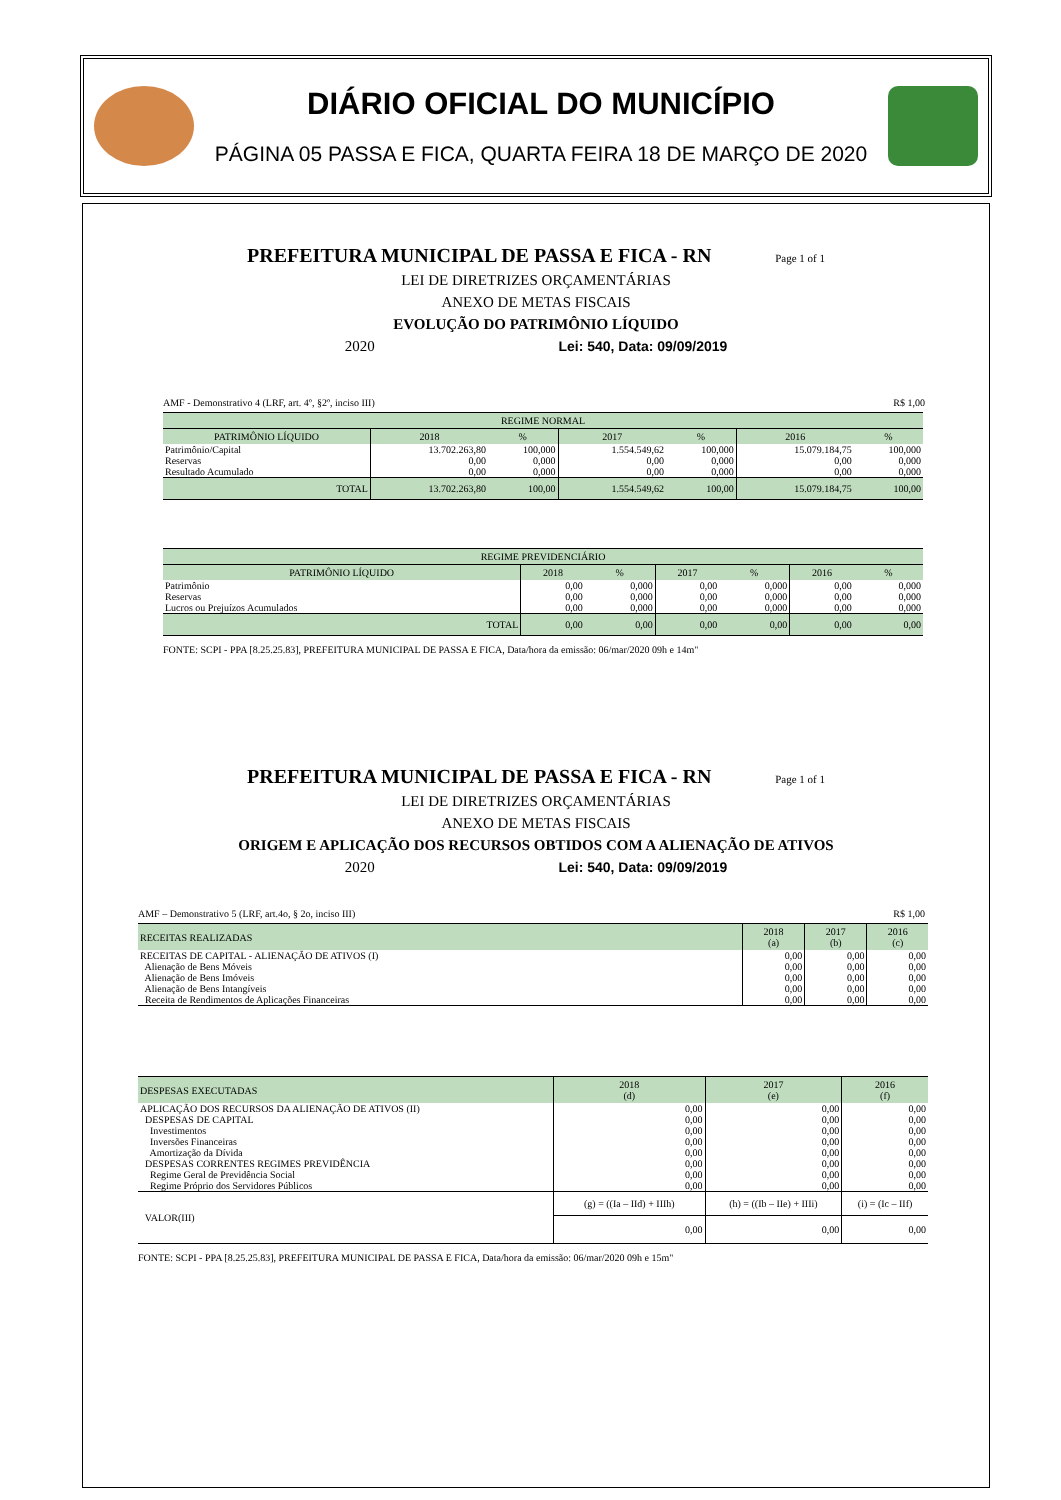DIÁRIO OFICIAL DO MUNICÍPIO
PÁGINA 05 PASSA E FICA, QUARTA FEIRA 18 DE MARÇO DE 2020
PREFEITURA MUNICIPAL DE PASSA E FICA - RN Page 1 of 1
LEI DE DIRETRIZES ORÇAMENTÁRIAS
ANEXO DE METAS FISCAIS
EVOLUÇÃO DO PATRIMÔNIO LÍQUIDO
2020 Lei: 540, Data: 09/09/2019
AMF - Demonstrativo 4 (LRF, art. 4º, §2º, inciso III) R$ 1,00
| REGIME NORMAL | | | | | | |
| --- | --- | --- | --- | --- | --- | --- |
| PATRIMÔNIO LÍQUIDO | 2018 | % | 2017 | % | 2016 | % |
| Patrimônio/Capital | 13.702.263,80 | 100,000 | 1.554.549,62 | 100,000 | 15.079.184,75 | 100,000 |
| Reservas | 0,00 | 0,000 | 0,00 | 0,000 | 0,00 | 0,000 |
| Resultado Acumulado | 0,00 | 0,000 | 0,00 | 0,000 | 0,00 | 0,000 |
| TOTAL | 13.702.263,80 | 100,00 | 1.554.549,62 | 100,00 | 15.079.184,75 | 100,00 |
| REGIME PREVIDENCIÁRIO | | | | | | |
| --- | --- | --- | --- | --- | --- | --- |
| PATRIMÔNIO LÍQUIDO | 2018 | % | 2017 | % | 2016 | % |
| Patrimônio | 0,00 | 0,000 | 0,00 | 0,000 | 0,00 | 0,000 |
| Reservas | 0,00 | 0,000 | 0,00 | 0,000 | 0,00 | 0,000 |
| Lucros ou Prejuízos Acumulados | 0,00 | 0,000 | 0,00 | 0,000 | 0,00 | 0,000 |
| TOTAL | 0,00 | 0,00 | 0,00 | 0,00 | 0,00 | 0,00 |
FONTE: SCPI - PPA [8.25.25.83], PREFEITURA MUNICIPAL DE PASSA E FICA, Data/hora da emissão: 06/mar/2020 09h e 14m"
PREFEITURA MUNICIPAL DE PASSA E FICA - RN Page 1 of 1
LEI DE DIRETRIZES ORÇAMENTÁRIAS
ANEXO DE METAS FISCAIS
ORIGEM E APLICAÇÃO DOS RECURSOS OBTIDOS COM A ALIENAÇÃO DE ATIVOS
2020 Lei: 540, Data: 09/09/2019
AMF – Demonstrativo 5 (LRF, art.4o, § 2o, inciso III) R$ 1,00
| RECEITAS REALIZADAS | 2018 (a) | 2017 (b) | 2016 (c) |
| --- | --- | --- | --- |
| RECEITAS DE CAPITAL - ALIENAÇÃO DE ATIVOS (I) | 0,00 | 0,00 | 0,00 |
| Alienação de Bens Móveis | 0,00 | 0,00 | 0,00 |
| Alienação de Bens Imóveis | 0,00 | 0,00 | 0,00 |
| Alienação de Bens Intangíveis | 0,00 | 0,00 | 0,00 |
| Receita de Rendimentos de Aplicações Financeiras | 0,00 | 0,00 | 0,00 |
| DESPESAS EXECUTADAS | 2018 (d) | 2017 (e) | 2016 (f) |
| --- | --- | --- | --- |
| APLICAÇÃO DOS RECURSOS DA ALIENAÇÃO DE ATIVOS (II) | 0,00 | 0,00 | 0,00 |
| DESPESAS DE CAPITAL | 0,00 | 0,00 | 0,00 |
| Investimentos | 0,00 | 0,00 | 0,00 |
| Inversões Financeiras | 0,00 | 0,00 | 0,00 |
| Amortização da Dívida | 0,00 | 0,00 | 0,00 |
| DESPESAS CORRENTES REGIMES PREVIDÊNCIA | 0,00 | 0,00 | 0,00 |
| Regime Geral de Previdência Social | 0,00 | 0,00 | 0,00 |
| Regime Próprio dos Servidores Públicos | 0,00 | 0,00 | 0,00 |
| VALOR(III) | (g) = ((Ia – IId) + IIIh) | (h) = ((Ib – IIe) + IIIi) | (i) = (Ic – IIf) |
| | 0,00 | 0,00 | 0,00 |
FONTE: SCPI - PPA [8.25.25.83], PREFEITURA MUNICIPAL DE PASSA E FICA, Data/hora da emissão: 06/mar/2020 09h e 15m"